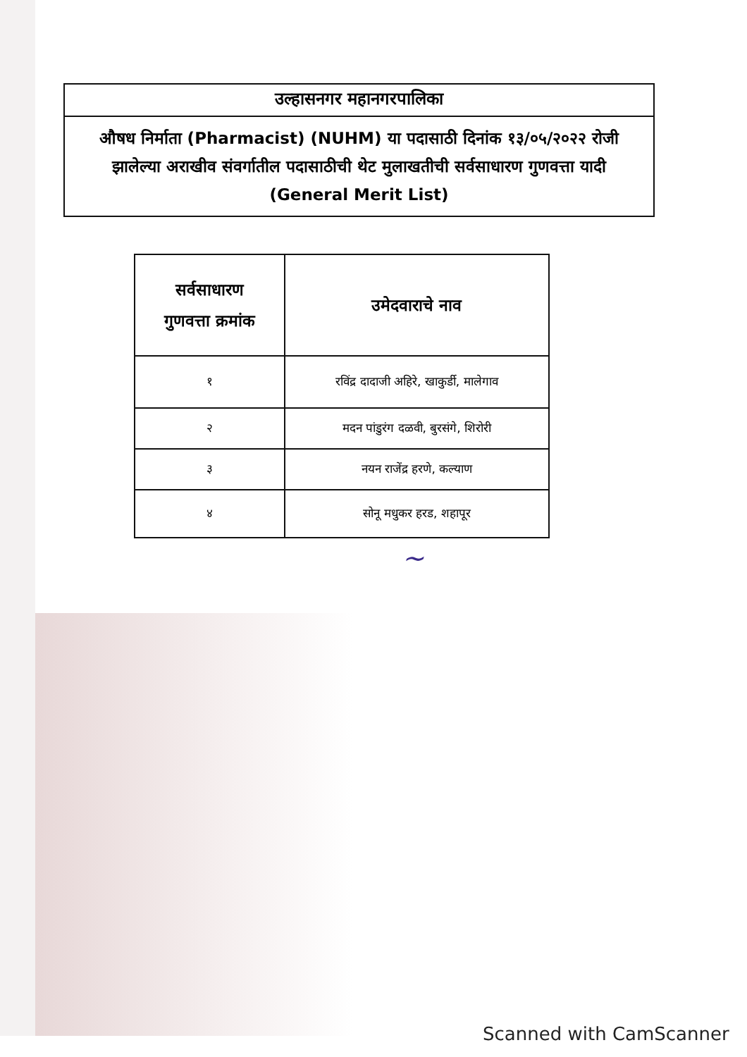उल्हासनगर महानगरपालिका
औषध निर्माता (Pharmacist) (NUHM) या पदासाठी दिनांक १३/०५/२०२२ रोजी झालेल्या अराखीव संवर्गातील पदासाठीची थेट मुलाखतीची सर्वसाधारण गुणवत्ता यादी (General Merit List)
| सर्वसाधारण गुणवत्ता क्रमांक | उमेदवाराचे नाव |
| --- | --- |
| १ | रविंद्र दादाजी अहिरे, खाकुर्डी, मालेगाव |
| २ | मदन पांडुरंग दळवी, बुरसंगे, शिरोरी |
| ३ | नयन राजेंद्र हरणे, कल्याण |
| ४ | सोनू मधुकर हरड, शहापूर |
~
Scanned with CamScanner